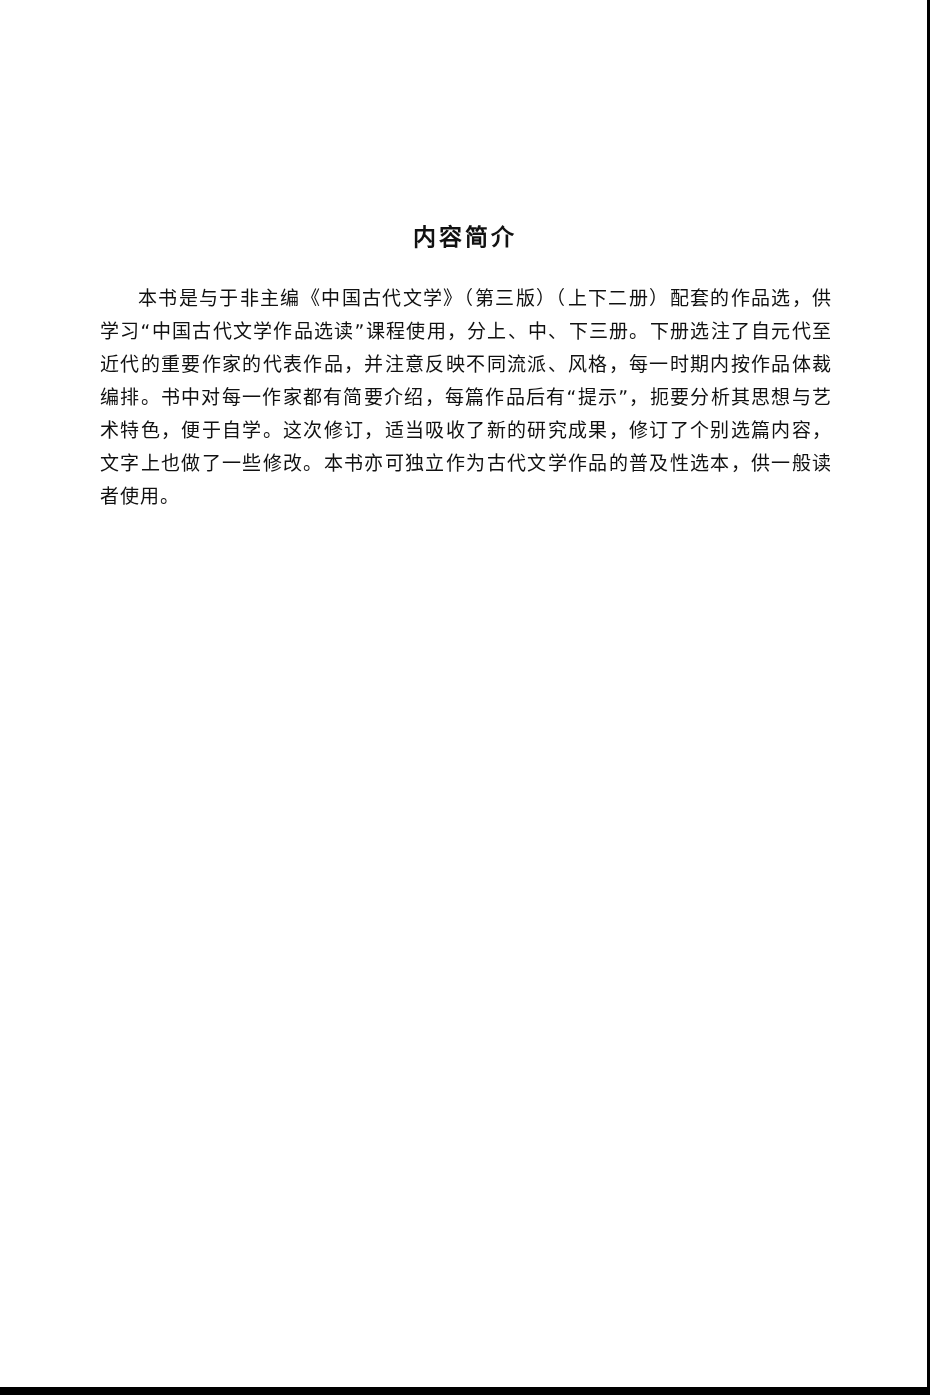内容简介
本书是与于非主编《中国古代文学》（第三版）（上下二册）配套的作品选，供学习“中国古代文学作品选读”课程使用，分上、中、下三册。下册选注了自元代至近代的重要作家的代表作品，并注意反映不同流派、风格，每一时期内按作品体裁编排。书中对每一作家都有简要介绍，每篇作品后有“提示”，扼要分析其思想与艺术特色，便于自学。这次修订，适当吸收了新的研究成果，修订了个别选篇内容，文字上也做了一些修改。本书亦可独立作为古代文学作品的普及性选本，供一般读者使用。